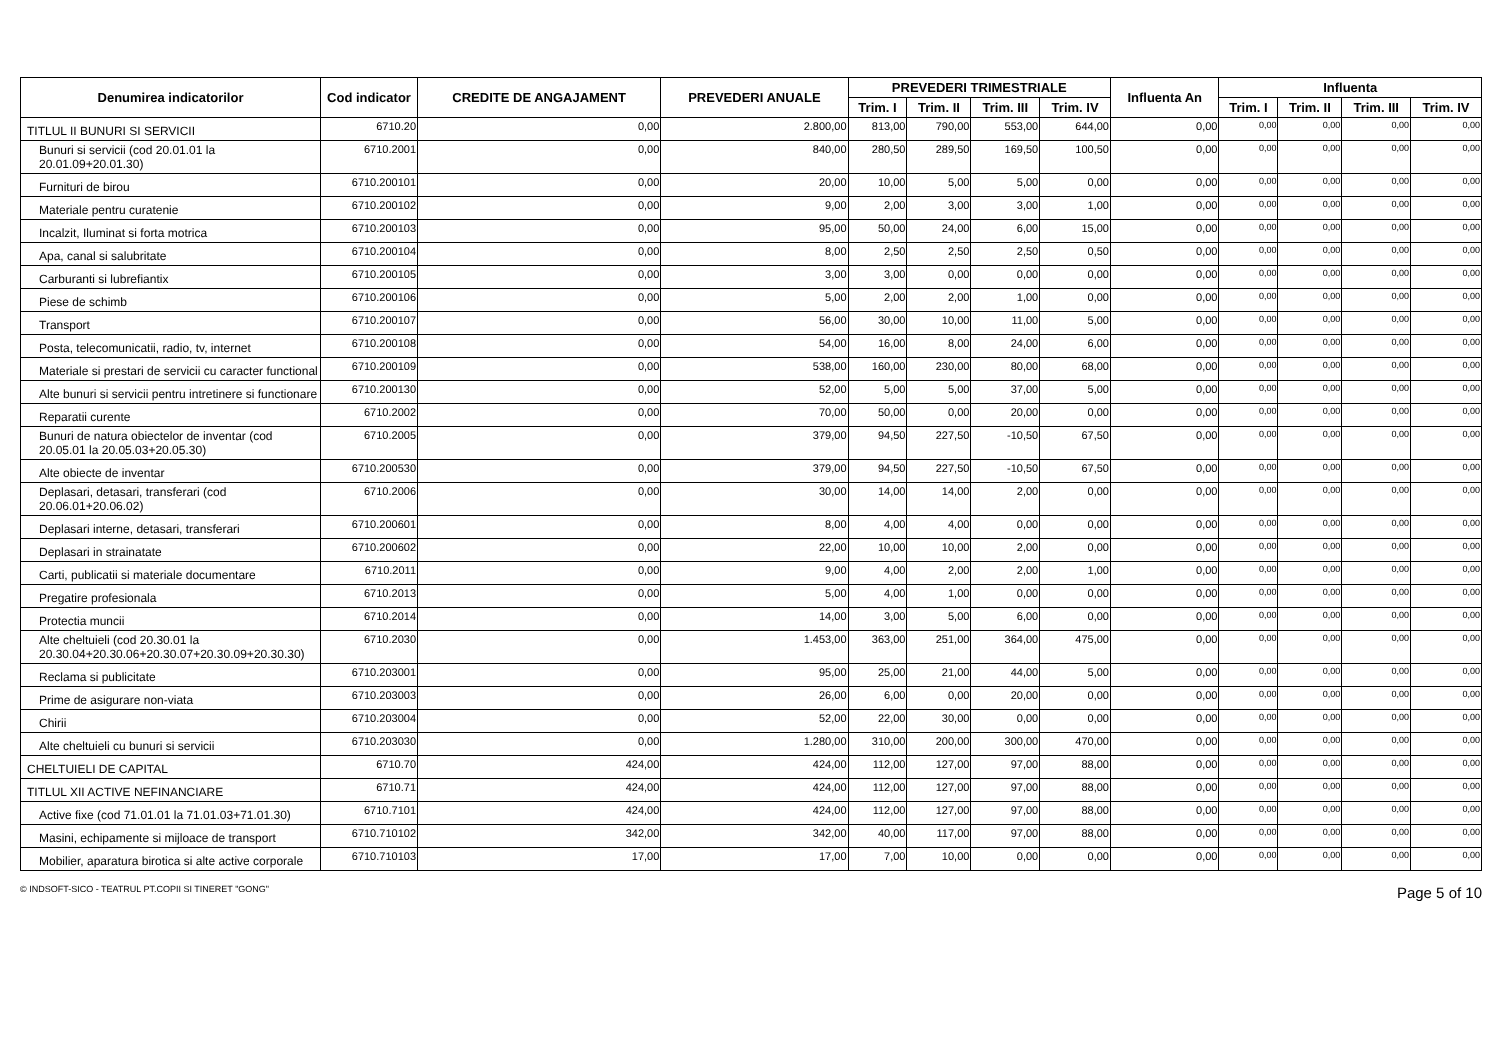| Denumirea indicatorilor | Cod indicator | CREDITE DE ANGAJAMENT | PREVEDERI ANUALE | PREVEDERI TRIMESTRIALE | | | | Influenta An | Influenta | | | |
| --- | --- | --- | --- | --- | --- | --- | --- | --- | --- | --- | --- | --- |
| | | | | Trim. I | Trim. II | Trim. III | Trim. IV | | Trim. I | Trim. II | Trim. III | Trim. IV |
| TITLUL II BUNURI SI SERVICII | 6710.20 | 0,00 | 2.800,00 | 813,00 | 790,00 | 553,00 | 644,00 | 0,00 | 0,00 | 0,00 | 0,00 | 0,00 |
| Bunuri si servicii (cod 20.01.01 la 20.01.09+20.01.30) | 6710.2001 | 0,00 | 840,00 | 280,50 | 289,50 | 169,50 | 100,50 | 0,00 | 0,00 | 0,00 | 0,00 | 0,00 |
| Furnituri de birou | 6710.200101 | 0,00 | 20,00 | 10,00 | 5,00 | 5,00 | 0,00 | 0,00 | 0,00 | 0,00 | 0,00 | 0,00 |
| Materiale pentru curatenie | 6710.200102 | 0,00 | 9,00 | 2,00 | 3,00 | 3,00 | 1,00 | 0,00 | 0,00 | 0,00 | 0,00 | 0,00 |
| Incalzit, Iluminat si forta motrica | 6710.200103 | 0,00 | 95,00 | 50,00 | 24,00 | 6,00 | 15,00 | 0,00 | 0,00 | 0,00 | 0,00 | 0,00 |
| Apa, canal si salubritate | 6710.200104 | 0,00 | 8,00 | 2,50 | 2,50 | 2,50 | 0,50 | 0,00 | 0,00 | 0,00 | 0,00 | 0,00 |
| Carburanti si lubrefiantix | 6710.200105 | 0,00 | 3,00 | 3,00 | 0,00 | 0,00 | 0,00 | 0,00 | 0,00 | 0,00 | 0,00 | 0,00 |
| Piese de schimb | 6710.200106 | 0,00 | 5,00 | 2,00 | 2,00 | 1,00 | 0,00 | 0,00 | 0,00 | 0,00 | 0,00 | 0,00 |
| Transport | 6710.200107 | 0,00 | 56,00 | 30,00 | 10,00 | 11,00 | 5,00 | 0,00 | 0,00 | 0,00 | 0,00 | 0,00 |
| Posta, telecomunicatii, radio, tv, internet | 6710.200108 | 0,00 | 54,00 | 16,00 | 8,00 | 24,00 | 6,00 | 0,00 | 0,00 | 0,00 | 0,00 | 0,00 |
| Materiale si prestari de servicii cu caracter functional | 6710.200109 | 0,00 | 538,00 | 160,00 | 230,00 | 80,00 | 68,00 | 0,00 | 0,00 | 0,00 | 0,00 | 0,00 |
| Alte bunuri si servicii pentru intretinere si functionare | 6710.200130 | 0,00 | 52,00 | 5,00 | 5,00 | 37,00 | 5,00 | 0,00 | 0,00 | 0,00 | 0,00 | 0,00 |
| Reparatii curente | 6710.2002 | 0,00 | 70,00 | 50,00 | 0,00 | 20,00 | 0,00 | 0,00 | 0,00 | 0,00 | 0,00 | 0,00 |
| Bunuri de natura obiectelor de inventar (cod 20.05.01 la 20.05.03+20.05.30) | 6710.2005 | 0,00 | 379,00 | 94,50 | 227,50 | -10,50 | 67,50 | 0,00 | 0,00 | 0,00 | 0,00 | 0,00 |
| Alte obiecte de inventar | 6710.200530 | 0,00 | 379,00 | 94,50 | 227,50 | -10,50 | 67,50 | 0,00 | 0,00 | 0,00 | 0,00 | 0,00 |
| Deplasari, detasari, transferari (cod 20.06.01+20.06.02) | 6710.2006 | 0,00 | 30,00 | 14,00 | 14,00 | 2,00 | 0,00 | 0,00 | 0,00 | 0,00 | 0,00 | 0,00 |
| Deplasari interne, detasari, transferari | 6710.200601 | 0,00 | 8,00 | 4,00 | 4,00 | 0,00 | 0,00 | 0,00 | 0,00 | 0,00 | 0,00 | 0,00 |
| Deplasari in strainatate | 6710.200602 | 0,00 | 22,00 | 10,00 | 10,00 | 2,00 | 0,00 | 0,00 | 0,00 | 0,00 | 0,00 | 0,00 |
| Carti, publicatii si materiale documentare | 6710.2011 | 0,00 | 9,00 | 4,00 | 2,00 | 2,00 | 1,00 | 0,00 | 0,00 | 0,00 | 0,00 | 0,00 |
| Pregatire profesionala | 6710.2013 | 0,00 | 5,00 | 4,00 | 1,00 | 0,00 | 0,00 | 0,00 | 0,00 | 0,00 | 0,00 | 0,00 |
| Protectia muncii | 6710.2014 | 0,00 | 14,00 | 3,00 | 5,00 | 6,00 | 0,00 | 0,00 | 0,00 | 0,00 | 0,00 | 0,00 |
| Alte cheltuieli (cod 20.30.01 la 20.30.04+20.30.06+20.30.07+20.30.09+20.30.30) | 6710.2030 | 0,00 | 1.453,00 | 363,00 | 251,00 | 364,00 | 475,00 | 0,00 | 0,00 | 0,00 | 0,00 | 0,00 |
| Reclama si publicitate | 6710.203001 | 0,00 | 95,00 | 25,00 | 21,00 | 44,00 | 5,00 | 0,00 | 0,00 | 0,00 | 0,00 | 0,00 |
| Prime de asigurare non-viata | 6710.203003 | 0,00 | 26,00 | 6,00 | 0,00 | 20,00 | 0,00 | 0,00 | 0,00 | 0,00 | 0,00 | 0,00 |
| Chirii | 6710.203004 | 0,00 | 52,00 | 22,00 | 30,00 | 0,00 | 0,00 | 0,00 | 0,00 | 0,00 | 0,00 | 0,00 |
| Alte cheltuieli cu bunuri si servicii | 6710.203030 | 0,00 | 1.280,00 | 310,00 | 200,00 | 300,00 | 470,00 | 0,00 | 0,00 | 0,00 | 0,00 | 0,00 |
| CHELTUIELI DE CAPITAL | 6710.70 | 424,00 | 424,00 | 112,00 | 127,00 | 97,00 | 88,00 | 0,00 | 0,00 | 0,00 | 0,00 | 0,00 |
| TITLUL XII ACTIVE NEFINANCIARE | 6710.71 | 424,00 | 424,00 | 112,00 | 127,00 | 97,00 | 88,00 | 0,00 | 0,00 | 0,00 | 0,00 | 0,00 |
| Active fixe (cod 71.01.01 la 71.01.03+71.01.30) | 6710.7101 | 424,00 | 424,00 | 112,00 | 127,00 | 97,00 | 88,00 | 0,00 | 0,00 | 0,00 | 0,00 | 0,00 |
| Masini, echipamente si mijloace de transport | 6710.710102 | 342,00 | 342,00 | 40,00 | 117,00 | 97,00 | 88,00 | 0,00 | 0,00 | 0,00 | 0,00 | 0,00 |
| Mobilier, aparatura birotica si alte active corporale | 6710.710103 | 17,00 | 17,00 | 7,00 | 10,00 | 0,00 | 0,00 | 0,00 | 0,00 | 0,00 | 0,00 | 0,00 |
© INDSOFT-SICO - TEATRUL PT.COPII SI TINERET "GONG" Page 5 of 10